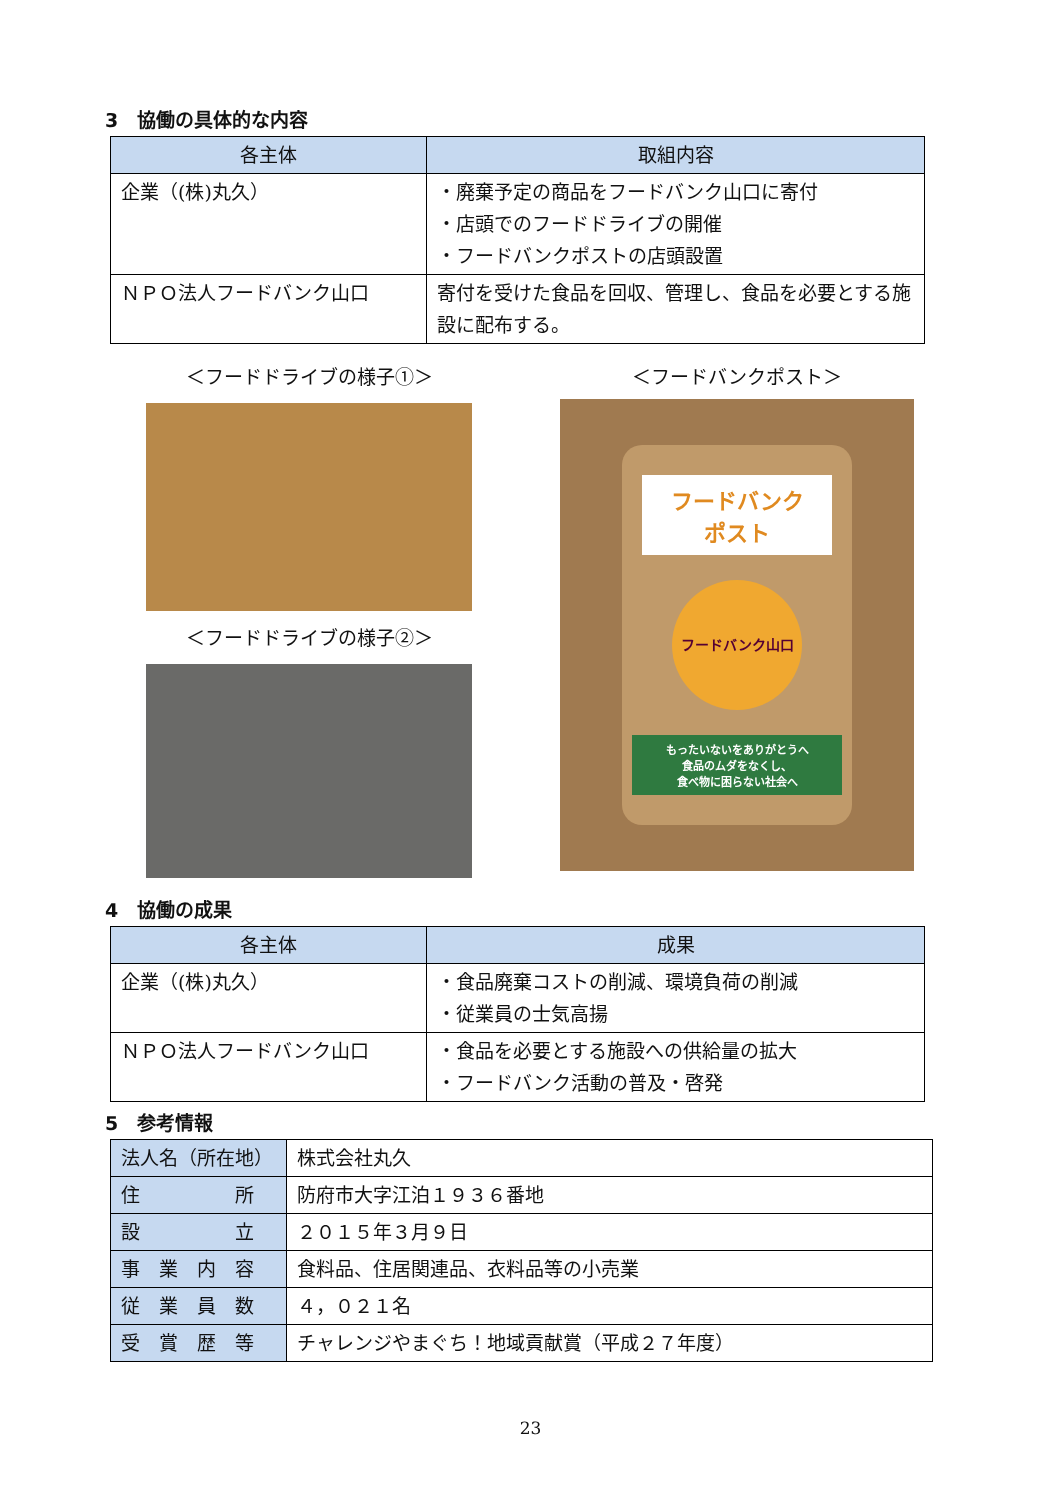3　協働の具体的な内容
| 各主体 | 取組内容 |
| --- | --- |
| 企業（(株)丸久） | ・廃棄予定の商品をフードバンク山口に寄付 ・店頭でのフードドライブの開催 ・フードバンクポストの店頭設置 |
| ＮＰＯ法人フードバンク山口 | 寄付を受けた食品を回収、管理し、食品を必要とする施設に配布する。 |
＜フードドライブの様子①＞
＜フードドライブの様子②＞
＜フードバンクポスト＞
フードバンク
ポスト
フードバンク山口
もったいないをありがとうへ
食品のムダをなくし、
食べ物に困らない社会へ
4　協働の成果
| 各主体 | 成果 |
| --- | --- |
| 企業（(株)丸久） | ・食品廃棄コストの削減、環境負荷の削減 ・従業員の士気高揚 |
| ＮＰＯ法人フードバンク山口 | ・食品を必要とする施設への供給量の拡大 ・フードバンク活動の普及・啓発 |
5　参考情報
| 法人名（所在地） | 株式会社丸久 |
| 住 所 | 防府市大字江泊１９３６番地 |
| 設 立 | ２０１５年３月９日 |
| 事 業 内 容 | 食料品、住居関連品、衣料品等の小売業 |
| 従 業 員 数 | ４，０２１名 |
| 受 賞 歴 等 | チャレンジやまぐち！地域貢献賞（平成２７年度） |
23